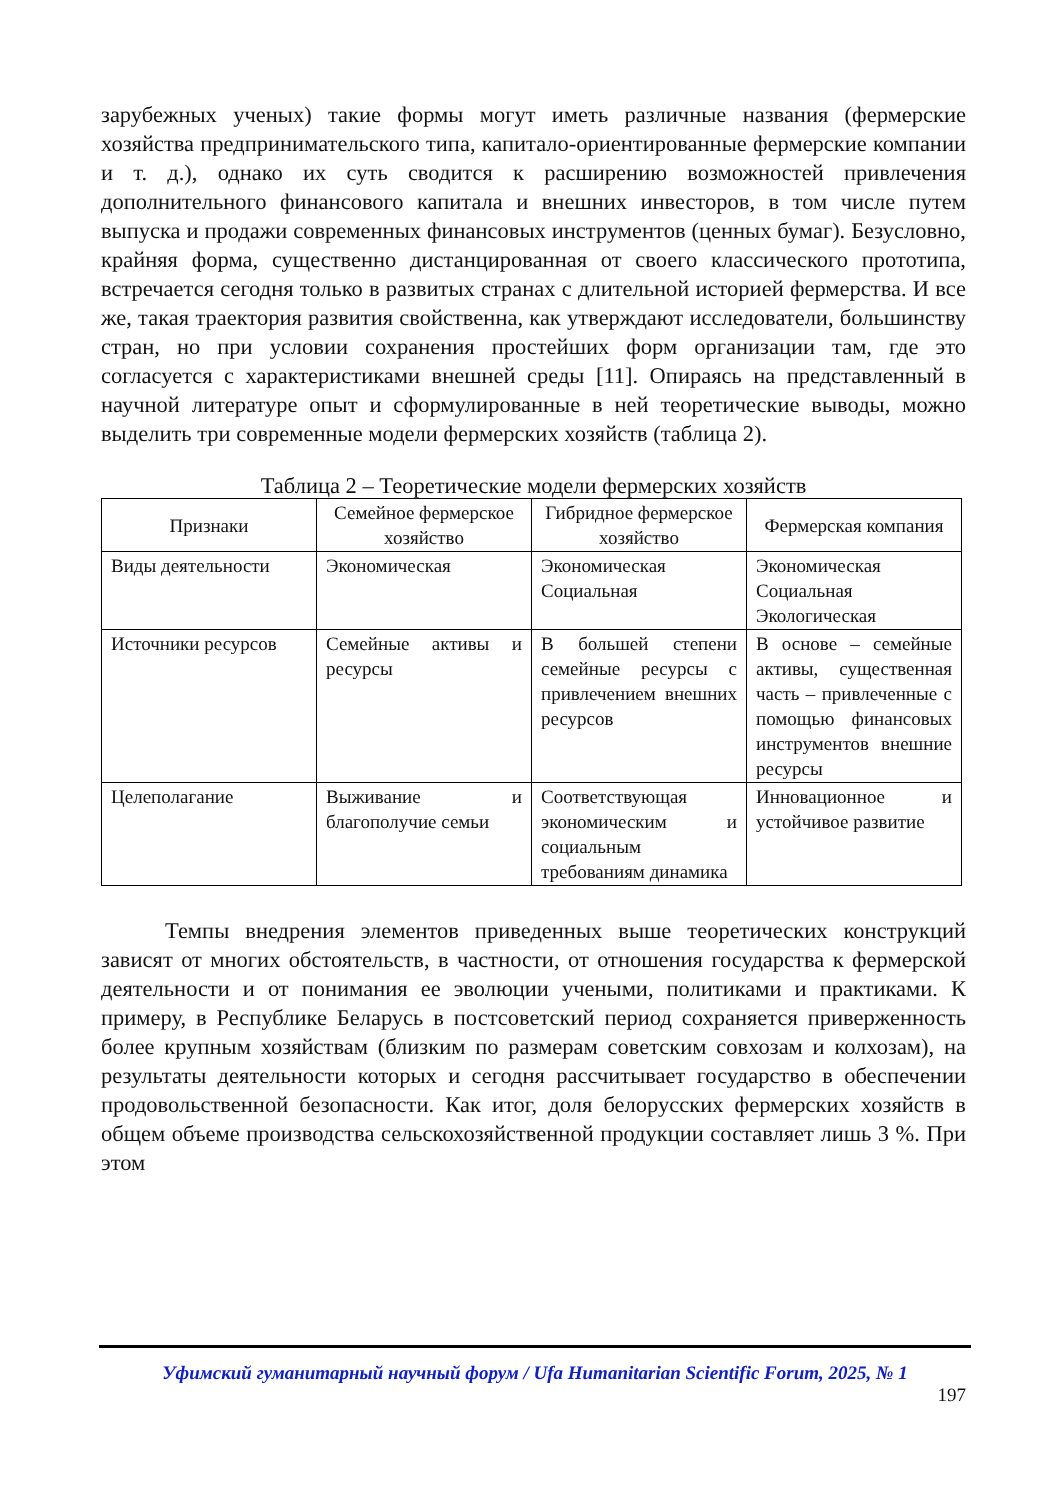зарубежных ученых) такие формы могут иметь различные названия (фермерские хозяйства предпринимательского типа, капитало-ориентированные фермерские компании и т. д.), однако их суть сводится к расширению возможностей привлечения дополнительного финансового капитала и внешних инвесторов, в том числе путем выпуска и продажи современных финансовых инструментов (ценных бумаг). Безусловно, крайняя форма, существенно дистанцированная от своего классического прототипа, встречается сегодня только в развитых странах с длительной историей фермерства. И все же, такая траектория развития свойственна, как утверждают исследователи, большинству стран, но при условии сохранения простейших форм организации там, где это согласуется с характеристиками внешней среды [11]. Опираясь на представленный в научной литературе опыт и сформулированные в ней теоретические выводы, можно выделить три современные модели фермерских хозяйств (таблица 2).
Таблица 2 – Теоретические модели фермерских хозяйств
| Признаки | Семейное фермерское хозяйство | Гибридное фермерское хозяйство | Фермерская компания |
| --- | --- | --- | --- |
| Виды деятельности | Экономическая | Экономическая Социальная | Экономическая Социальная Экологическая |
| Источники ресурсов | Семейные активы и ресурсы | В большей степени семейные ресурсы с привлечением внешних ресурсов | В основе – семейные активы, существенная часть – привлеченные с помощью финансовых инструментов внешние ресурсы |
| Целеполагание | Выживание и благополучие семьи | Соответствующая экономическим и социальным требованиям динамика | Инновационное и устойчивое развитие |
Темпы внедрения элементов приведенных выше теоретических конструкций зависят от многих обстоятельств, в частности, от отношения государства к фермерской деятельности и от понимания ее эволюции учеными, политиками и практиками. К примеру, в Республике Беларусь в постсоветский период сохраняется приверженность более крупным хозяйствам (близким по размерам советским совхозам и колхозам), на результаты деятельности которых и сегодня рассчитывает государство в обеспечении продовольственной безопасности. Как итог, доля белорусских фермерских хозяйств в общем объеме производства сельскохозяйственной продукции составляет лишь 3 %. При этом
Уфимский гуманитарный научный форум / Ufa Humanitarian Scientific Forum, 2025, № 1
197